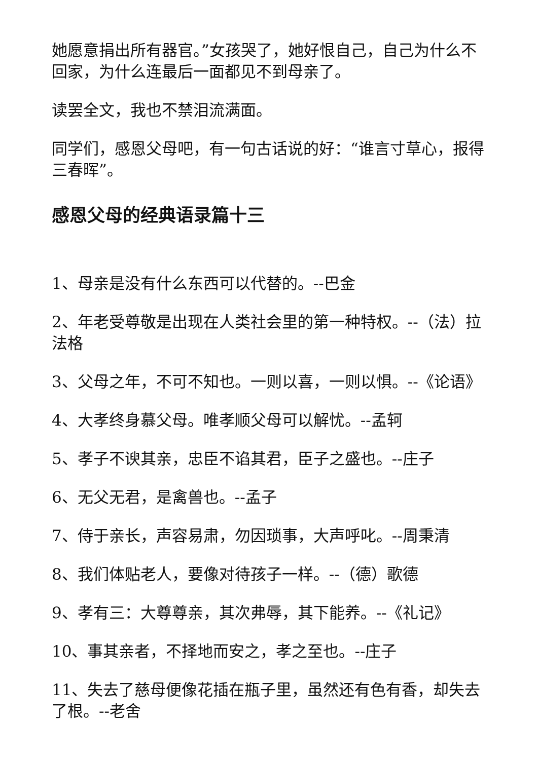她愿意捐出所有器官。”女孩哭了，她好恨自己，自己为什么不回家，为什么连最后一面都见不到母亲了。
读罢全文，我也不禁泪流满面。
同学们，感恩父母吧，有一句古话说的好：“谁言寸草心，报得三春晖”。
感恩父母的经典语录篇十三
1、母亲是没有什么东西可以代替的。--巴金
2、年老受尊敬是出现在人类社会里的第一种特权。--（法）拉法格
3、父母之年，不可不知也。一则以喜，一则以惧。--《论语》
4、大孝终身慕父母。唯孝顺父母可以解忧。--孟轲
5、孝子不谀其亲，忠臣不谄其君，臣子之盛也。--庄子
6、无父无君，是禽兽也。--孟子
7、侍于亲长，声容易肃，勿因琐事，大声呼叱。--周秉清
8、我们体贴老人，要像对待孩子一样。--（德）歌德
9、孝有三：大尊尊亲，其次弗辱，其下能养。--《礼记》
10、事其亲者，不择地而安之，孝之至也。--庄子
11、失去了慈母便像花插在瓶子里，虽然还有色有香，却失去了根。--老舍